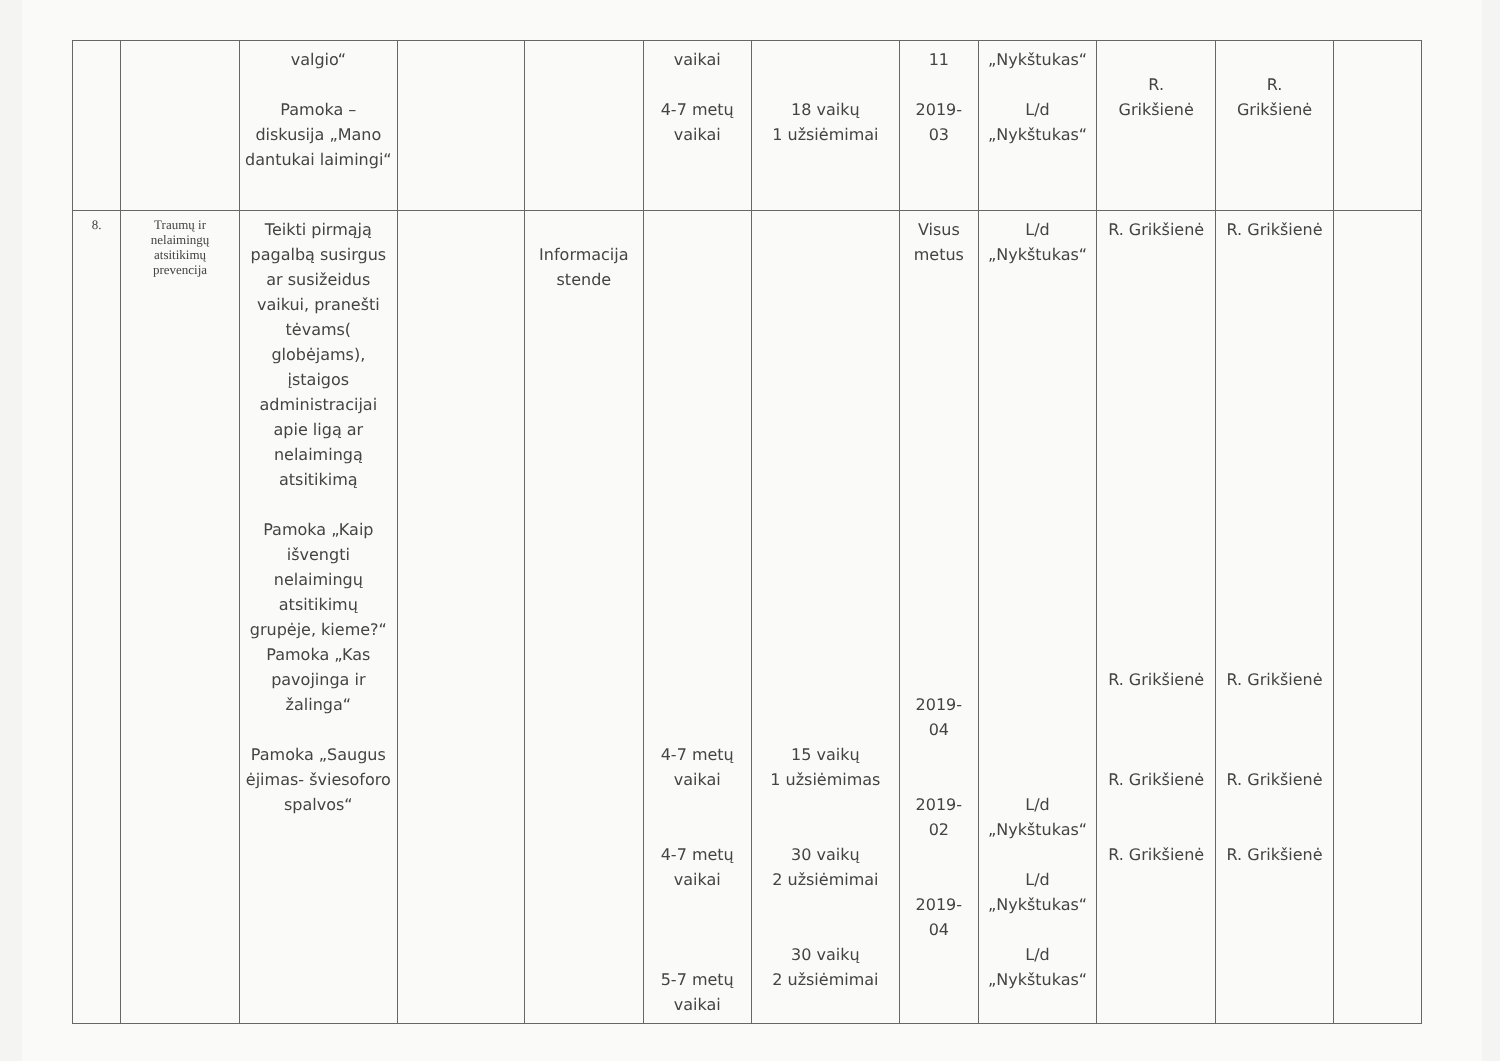| | | valgio“ Pamoka – diskusija „Mano dantukai laimingi“ | | | vaikai 4-7 metų vaikai | 18 vaikų 1 užsiėmimai | 11 2019- 03 | „Nykštukas“ L/d „Nykštukas“ | R. Grikšienė | R. Grikšienė | |
| 8. | Traumų ir nelaimingų atsitikimų prevencija | Teikti pirmąją pagalbą susirgus ar susižeidus vaikui, pranešti tėvams( globėjams), įstaigos administracijai apie ligą ar nelaimingą atsitikimą Pamoka „Kaip išvengti nelaimingų atsitikimų grupėje, kieme?“ Pamoka „Kas pavojinga ir žalinga“ Pamoka „Saugus ėjimas- šviesoforo spalvos“ | | Informacija stende | 4-7 metų vaikai 4-7 metų vaikai 5-7 metų vaikai | 15 vaikų 1 užsiėmimas 30 vaikų 2 užsiėmimai 30 vaikų 2 užsiėmimai | Visus metus 2019- 04 2019- 02 2019- 04 | L/d „Nykštukas“ L/d „Nykštukas“ L/d „Nykštukas“ L/d „Nykštukas“ | R. Grikšienė R. Grikšienė R. Grikšienė R. Grikšienė | R. Grikšienė R. Grikšienė R. Grikšienė R. Grikšienė | |